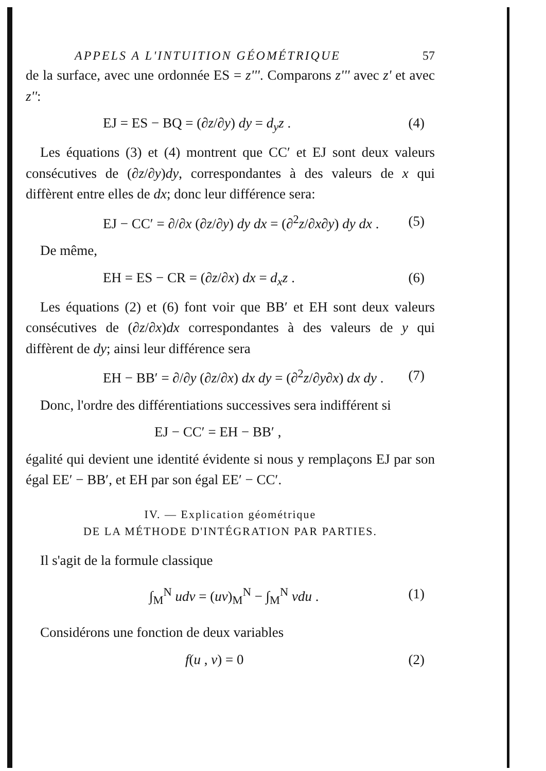APPELS A L'INTUITION GÉOMÉTRIQUE 57
de la surface, avec une ordonnée ES = z'''. Comparons z''' avec z' et avec z'':
EJ = ES − BQ = (∂z/∂y) dy = d<sub>y</sub>z . (4)
Les équations (3) et (4) montrent que CC′ et EJ sont deux valeurs consécutives de (∂z/∂y)dy, correspondantes à des valeurs de x qui diffèrent entre elles de dx; donc leur différence sera:
EJ − CC′ = ∂/∂x (∂z/∂y) dy dx = (∂<sup>2</sup>z/∂x∂y) dy dx . (5)
De même,
EH = ES − CR = (∂z/∂x) dx = d<sub>x</sub>z . (6)
Les équations (2) et (6) font voir que BB′ et EH sont deux valeurs consécutives de (∂z/∂x)dx correspondantes à des valeurs de y qui diffèrent de dy; ainsi leur différence sera
EH − BB′ = ∂/∂y (∂z/∂x) dx dy = (∂<sup>2</sup>z/∂y∂x) dx dy . (7)
Donc, l'ordre des différentiations successives sera indifférent si
EJ − CC′ = EH − BB′ ,
égalité qui devient une identité évidente si nous y remplaçons EJ par son égal EE′ − BB′, et EH par son égal EE′ − CC′.
IV. — Explication géométrique
DE LA MÉTHODE D'INTÉGRATION PAR PARTIES.
Il s'agit de la formule classique
∫<sub>M</sub><sup>N</sup> udv = (uv)<sub>M</sub><sup>N</sup> − ∫<sub>M</sub><sup>N</sup> vdu . (1)
Considérons une fonction de deux variables
f(u , v) = 0 (2)